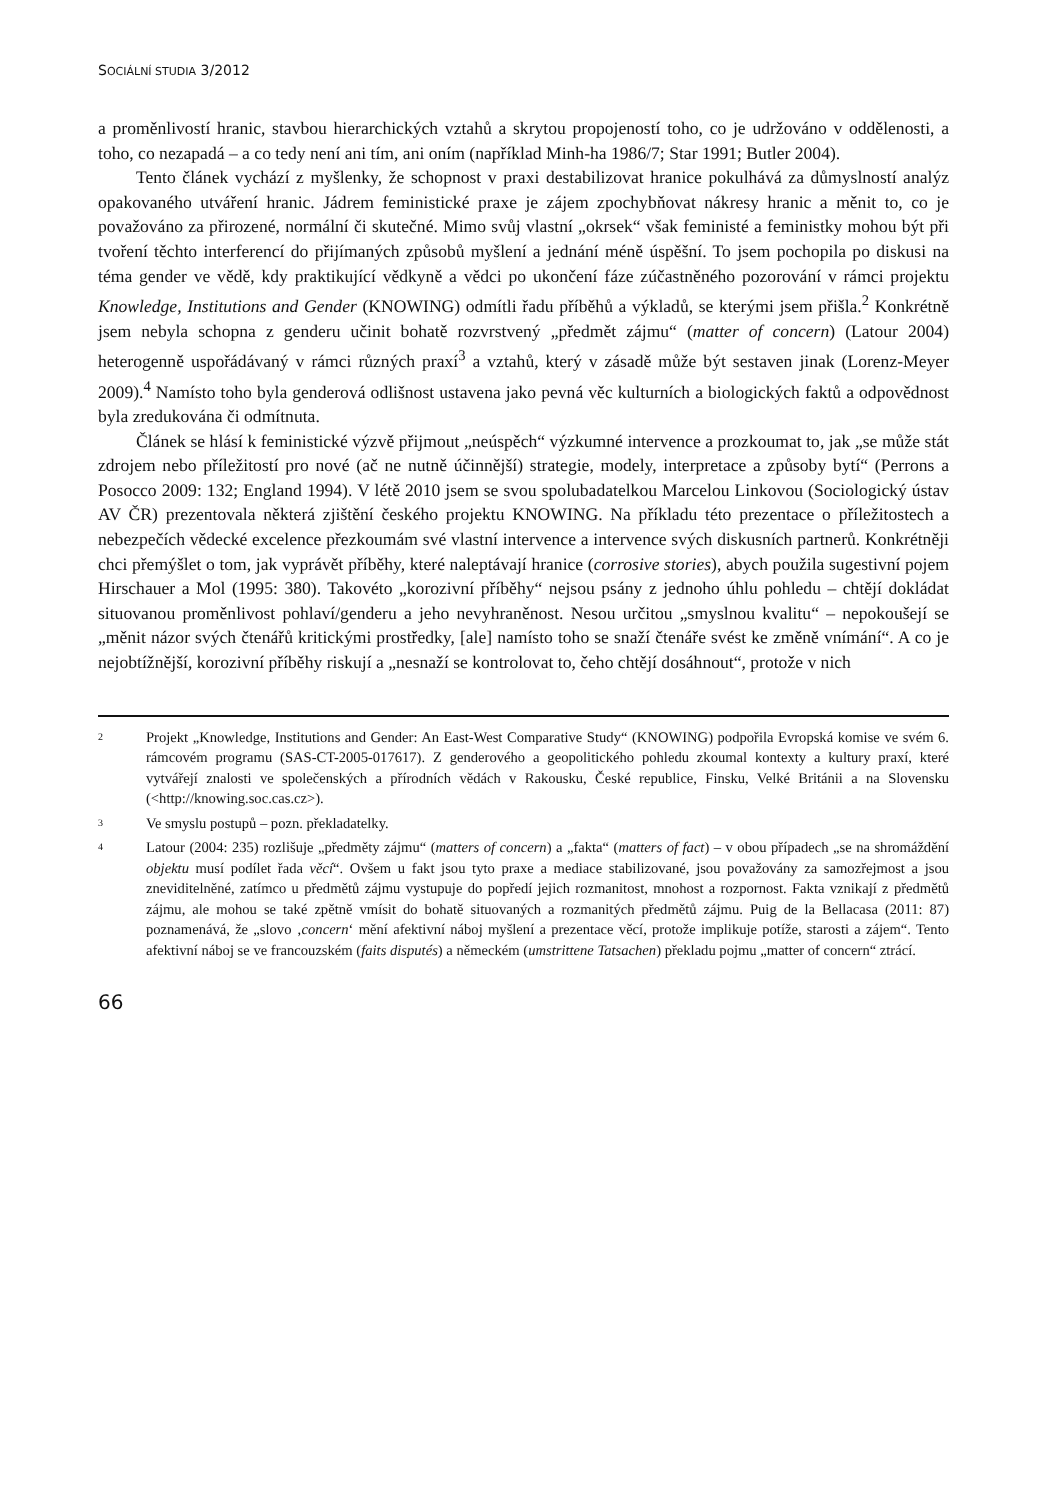SOCIÁLNÍ STUDIA 3/2012
a proměnlivostí hranic, stavbou hierarchických vztahů a skrytou propojeností toho, co je udržováno v oddělenosti, a toho, co nezapadá – a co tedy není ani tím, ani oním (například Minh-ha 1986/7; Star 1991; Butler 2004).
Tento článek vychází z myšlenky, že schopnost v praxi destabilizovat hranice pokulhává za důmyslností analýz opakovaného utváření hranic. Jádrem feministické praxe je zájem zpochybňovat nákresy hranic a měnit to, co je považováno za přirozené, normální či skutečné. Mimo svůj vlastní „okrsek“ však feministé a feministky mohou být při tvoření těchto interferencí do přijímaných způsobů myšlení a jednání méně úspěšní. To jsem pochopila po diskusi na téma gender ve vědě, kdy praktikující vědkyně a vědci po ukončení fáze zúčastněného pozorování v rámci projektu Knowledge, Institutions and Gender (KNOWING) odmítli řadu příběhů a výkladů, se kterými jsem přišla.<sup>2</sup> Konkrétně jsem nebyla schopna z genderu učinit bohatě rozvrstvený „předmět zájmu“ (matter of concern) (Latour 2004) heterogenně uspořádávaný v rámci různých praxí<sup>3</sup> a vztahů, který v zásadě může být sestaven jinak (Lorenz-Meyer 2009).<sup>4</sup> Namísto toho byla genderová odlišnost ustavena jako pevná věc kulturních a biologických faktů a odpovědnost byla zredukována či odmítnuta.
Článek se hlásí k feministické výzvě přijmout „neúspěch“ výzkumné intervence a prozkoumat to, jak „se může stát zdrojem nebo příležitostí pro nové (ač ne nutně účinnější) strategie, modely, interpretace a způsoby bytí“ (Perrons a Posocco 2009: 132; England 1994). V létě 2010 jsem se svou spolubadatelkou Marcelou Linkovou (Sociologický ústav AV ČR) prezentovala některá zjištění českého projektu KNOWING. Na příkladu této prezentace o příležitostech a nebezpečích vědecké excelence přezkoumám své vlastní intervence a intervence svých diskusních partnerů. Konkrétněji chci přemýšlet o tom, jak vyprávět příběhy, které naleptávají hranice (corrosive stories), abych použila sugestivní pojem Hirschauer a Mol (1995: 380). Takovéto „korozivní příběhy“ nejsou psány z jednoho úhlu pohledu – chtějí dokládat situovanou proměnlivost pohlaví/genderu a jeho nevyhraněnost. Nesou určitou „smyslnou kvalitu“ – nepokoušejí se „měnit názor svých čtenářů kritickými prostředky, [ale] namísto toho se snaží čtenáře svést ke změně vnímání“. A co je nejobtížnější, korozivní příběhy riskují a „nesnaží se kontrolovat to, čeho chtějí dosáhnout“, protože v nich
2 Projekt „Knowledge, Institutions and Gender: An East-West Comparative Study“ (KNOWING) podpořila Evropská komise ve svém 6. rámcovém programu (SAS-CT-2005-017617). Z genderového a geopolitického pohledu zkoumal kontexty a kultury praxí, které vytvářejí znalosti ve společenských a přírodních vědách v Rakousku, České republice, Finsku, Velké Británii a na Slovensku (<http://knowing.soc.cas.cz>).
3 Ve smyslu postupů – pozn. překladatelky.
4 Latour (2004: 235) rozlišuje „předměty zájmu“ (matters of concern) a „fakta“ (matters of fact) – v obou případech „se na shromáždění objektu musí podílet řada věcí“. Ovšem u fakt jsou tyto praxe a mediace stabilizované, jsou považovány za samozřejmost a jsou zneviditelněné, zatímco u předmětů zájmu vystupuje do popředí jejich rozmanitost, mnohost a rozpornost. Fakta vznikají z předmětů zájmu, ale mohou se také zpětně vmísit do bohatě situovaných a rozmanitých předmětů zájmu. Puig de la Bellacasa (2011: 87) poznamenává, že „slovo ‚concern‘ mění afektivní náboj myšlení a prezentace věcí, protože implikuje potíže, starosti a zájem“. Tento afektivní náboj se ve francouzském (faits disputés) a německém (umstrittene Tatsachen) překladu pojmu „matter of concern“ ztrácí.
66